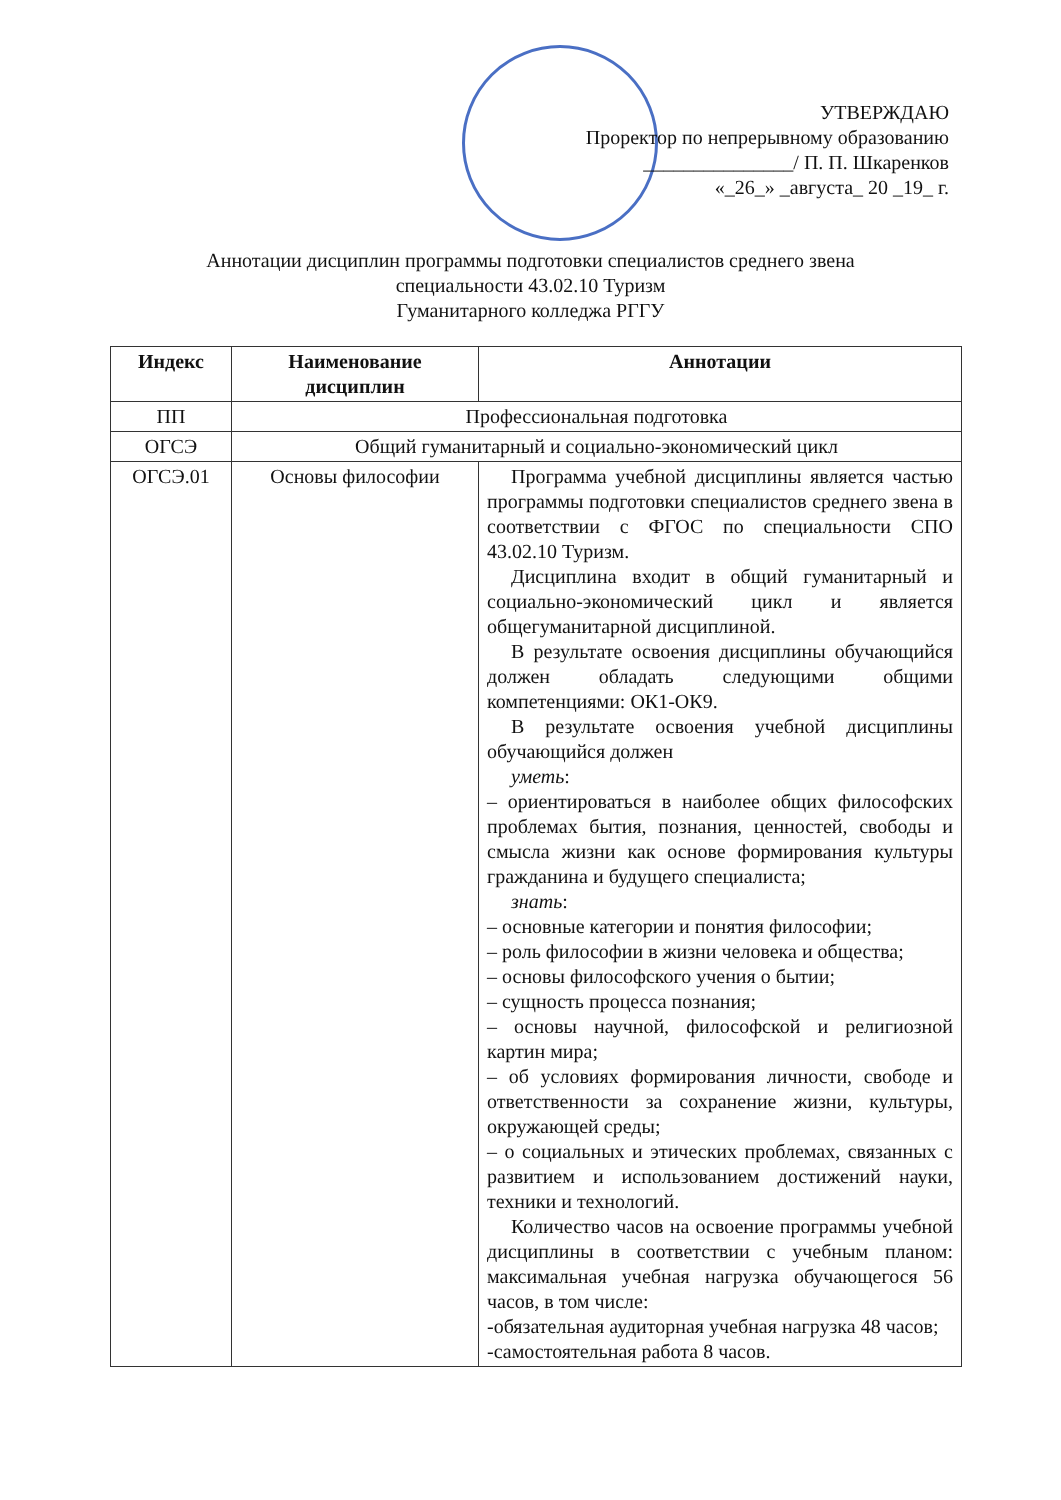УТВЕРЖДАЮ
Проректор по непрерывному образованию
_______________/ П. П. Шкаренков
«_26_» _августа_ 20 _19_ г.
Аннотации дисциплин программы подготовки специалистов среднего звена
специальности 43.02.10 Туризм
Гуманитарного колледжа РГГУ
| Индекс | Наименование дисциплин | Аннотации |
| --- | --- | --- |
| ПП | Профессиональная подготовка | |
| ОГСЭ | Общий гуманитарный и социально-экономический цикл | |
| ОГСЭ.01 | Основы философии | Программа учебной дисциплины является частью программы подготовки специалистов среднего звена в соответствии с ФГОС по специальности СПО 43.02.10 Туризм. Дисциплина входит в общий гуманитарный и социально-экономический цикл и является общегуманитарной дисциплиной. В результате освоения дисциплины обучающийся должен обладать следующими общими компетенциями: ОК1-ОК9. В результате освоения учебной дисциплины обучающийся должен уметь : – ориентироваться в наиболее общих философских проблемах бытия, познания, ценностей, свободы и смысла жизни как основе формирования культуры гражданина и будущего специалиста; знать : – основные категории и понятия философии; – роль философии в жизни человека и общества; – основы философского учения о бытии; – сущность процесса познания; – основы научной, философской и религиозной картин мира; – об условиях формирования личности, свободе и ответственности за сохранение жизни, культуры, окружающей среды; – о социальных и этических проблемах, связанных с развитием и использованием достижений науки, техники и технологий. Количество часов на освоение программы учебной дисциплины в соответствии с учебным планом: максимальная учебная нагрузка обучающегося 56 часов, в том числе: -обязательная аудиторная учебная нагрузка 48 часов; -самостоятельная работа 8 часов. |